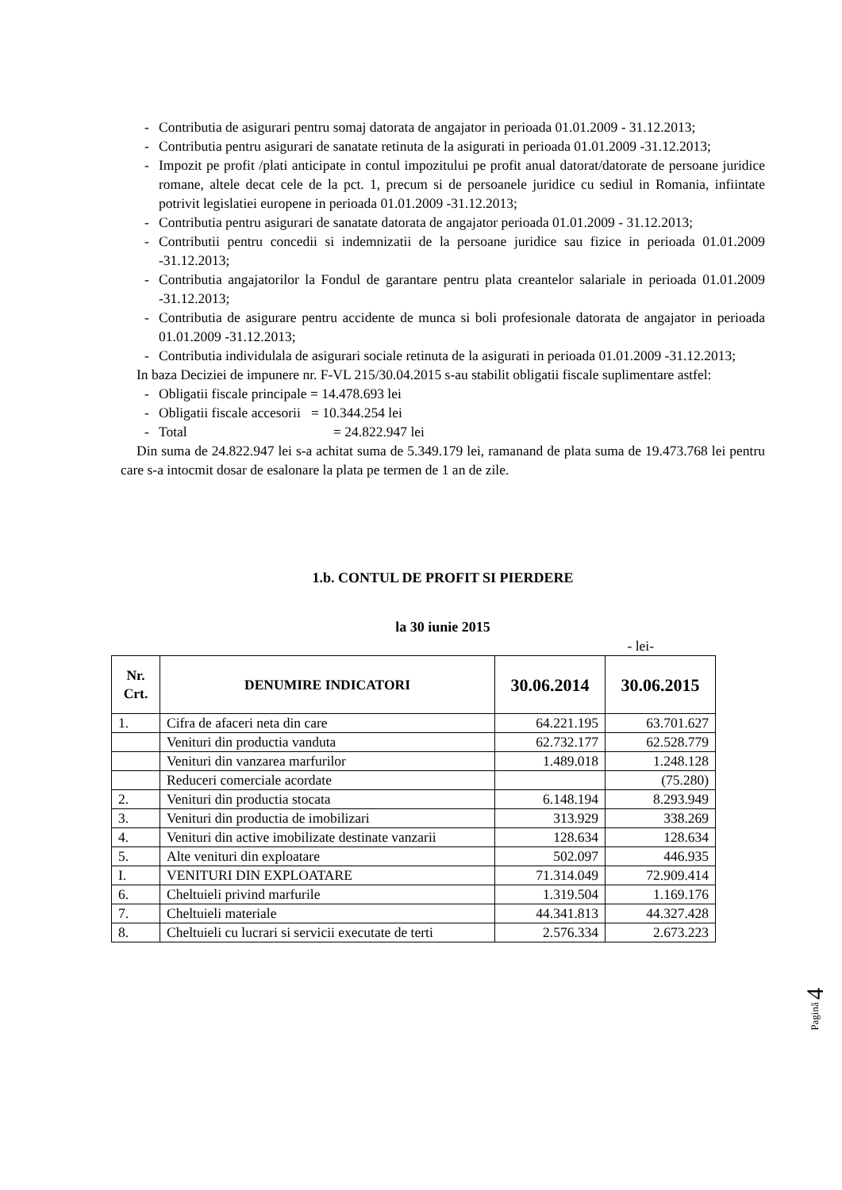- Contributia de asigurari pentru somaj datorata de angajator in perioada 01.01.2009 - 31.12.2013;
- Contributia pentru asigurari de sanatate retinuta de la asigurati in perioada 01.01.2009 -31.12.2013;
- Impozit pe profit /plati anticipate in contul impozitului pe profit anual datorat/datorate de persoane juridice romane, altele decat cele de la pct. 1, precum si de persoanele juridice cu sediul in Romania, infiintate potrivit legislatiei europene in perioada 01.01.2009 -31.12.2013;
- Contributia pentru asigurari de sanatate datorata de angajator perioada 01.01.2009 - 31.12.2013;
- Contributii pentru concedii si indemnizatii de la persoane juridice sau fizice in perioada 01.01.2009 -31.12.2013;
- Contributia angajatorilor la Fondul de garantare pentru plata creantelor salariale in perioada 01.01.2009 -31.12.2013;
- Contributia de asigurare pentru accidente de munca si boli profesionale datorata de angajator in perioada 01.01.2009 -31.12.2013;
- Contributia individulala de asigurari sociale retinuta de la asigurati in perioada 01.01.2009 -31.12.2013;
In baza Deciziei de impunere nr. F-VL 215/30.04.2015 s-au stabilit obligatii fiscale suplimentare astfel:
- Obligatii fiscale principale = 14.478.693 lei
- Obligatii fiscale accesorii = 10.344.254 lei
- Total = 24.822.947 lei
Din suma de 24.822.947 lei s-a achitat suma de 5.349.179 lei, ramanand de plata suma de 19.473.768 lei pentru care s-a intocmit dosar de esalonare la plata pe termen de 1 an de zile.
1.b. CONTUL DE PROFIT SI PIERDERE
la 30 iunie 2015
- lei-
| Nr. Crt. | DENUMIRE INDICATORI | 30.06.2014 | 30.06.2015 |
| --- | --- | --- | --- |
| 1. | Cifra de afaceri neta din care | 64.221.195 | 63.701.627 |
| | Venituri din productia vanduta | 62.732.177 | 62.528.779 |
| | Venituri din vanzarea marfurilor | 1.489.018 | 1.248.128 |
| | Reduceri comerciale acordate | | (75.280) |
| 2. | Venituri din productia stocata | 6.148.194 | 8.293.949 |
| 3. | Venituri din productia de imobilizari | 313.929 | 338.269 |
| 4. | Venituri din active imobilizate destinate vanzarii | 128.634 | 128.634 |
| 5. | Alte venituri din exploatare | 502.097 | 446.935 |
| I. | VENITURI DIN EXPLOATARE | 71.314.049 | 72.909.414 |
| 6. | Cheltuieli privind marfurile | 1.319.504 | 1.169.176 |
| 7. | Cheltuieli materiale | 44.341.813 | 44.327.428 |
| 8. | Cheltuieli cu lucrari si servicii executate de terti | 2.576.334 | 2.673.223 |
Pagină 4